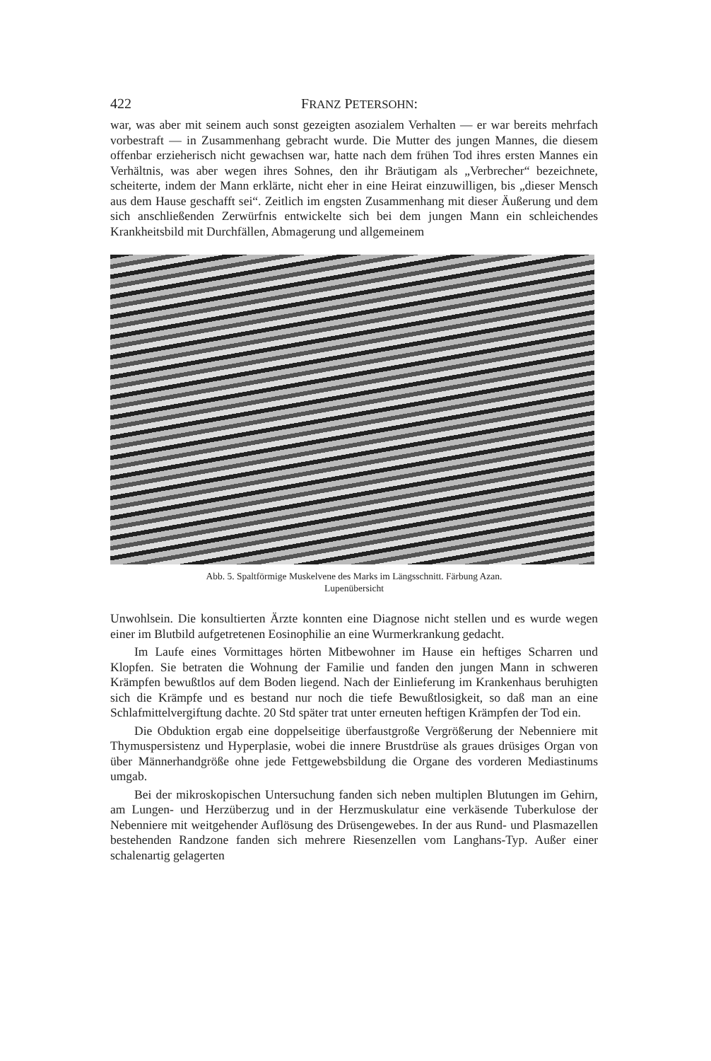422 FRANZ PETERSOHN:
war, was aber mit seinem auch sonst gezeigten asozialem Verhalten — er war bereits mehrfach vorbestraft — in Zusammenhang gebracht wurde. Die Mutter des jungen Mannes, die diesem offenbar erzieherisch nicht gewachsen war, hatte nach dem frühen Tod ihres ersten Mannes ein Verhältnis, was aber wegen ihres Sohnes, den ihr Bräutigam als „Verbrecher“ bezeichnete, scheiterte, indem der Mann erklärte, nicht eher in eine Heirat einzuwilligen, bis „dieser Mensch aus dem Hause geschafft sei“. Zeitlich im engsten Zusammenhang mit dieser Äußerung und dem sich anschließenden Zerwürfnis entwickelte sich bei dem jungen Mann ein schleichendes Krankheitsbild mit Durchfällen, Abmagerung und allgemeinem
Abb. 5. Spaltförmige Muskelvene des Marks im Längsschnitt. Färbung Azan.
Lupenübersicht
Unwohlsein. Die konsultierten Ärzte konnten eine Diagnose nicht stellen und es wurde wegen einer im Blutbild aufgetretenen Eosinophilie an eine Wurmerkrankung gedacht.
Im Laufe eines Vormittages hörten Mitbewohner im Hause ein heftiges Scharren und Klopfen. Sie betraten die Wohnung der Familie und fanden den jungen Mann in schweren Krämpfen bewußtlos auf dem Boden liegend. Nach der Einlieferung im Krankenhaus beruhigten sich die Krämpfe und es bestand nur noch die tiefe Bewußtlosigkeit, so daß man an eine Schlafmittelvergiftung dachte. 20 Std später trat unter erneuten heftigen Krämpfen der Tod ein.
Die Obduktion ergab eine doppelseitige überfaustgroße Vergrößerung der Nebenniere mit Thymuspersistenz und Hyperplasie, wobei die innere Brustdrüse als graues drüsiges Organ von über Männerhandgröße ohne jede Fettgewebsbildung die Organe des vorderen Mediastinums umgab.
Bei der mikroskopischen Untersuchung fanden sich neben multiplen Blutungen im Gehirn, am Lungen- und Herzüberzug und in der Herzmuskulatur eine verkäsende Tuberkulose der Nebenniere mit weitgehender Auflösung des Drüsengewebes. In der aus Rund- und Plasmazellen bestehenden Randzone fanden sich mehrere Riesenzellen vom Langhans-Typ. Außer einer schalenartig gelagerten